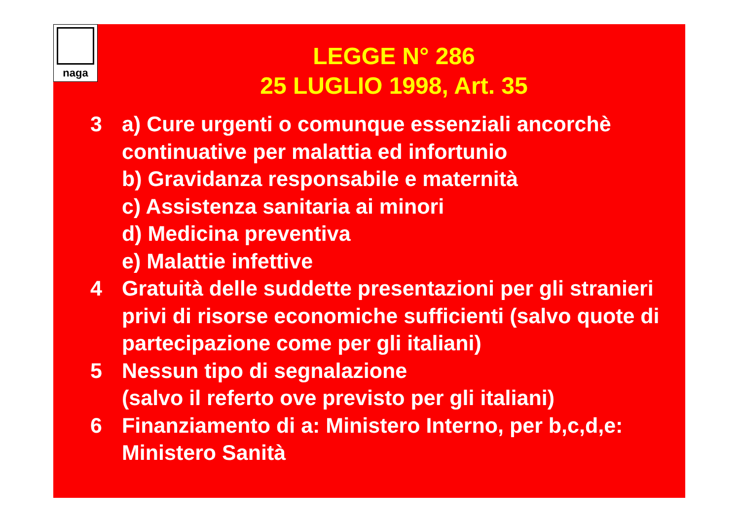naga
LEGGE N° 286
25 LUGLIO 1998, Art. 35
3 a) Cure urgenti o comunque essenziali ancorchè continuative per malattia ed infortunio
b) Gravidanza responsabile e maternità
c) Assistenza sanitaria ai minori
d) Medicina preventiva
e) Malattie infettive
4 Gratuità delle suddette presentazioni per gli stranieri privi di risorse economiche sufficienti (salvo quote di partecipazione come per gli italiani)
5 Nessun tipo di segnalazione
(salvo il referto ove previsto per gli italiani)
6 Finanziamento di a: Ministero Interno, per b,c,d,e: Ministero Sanità